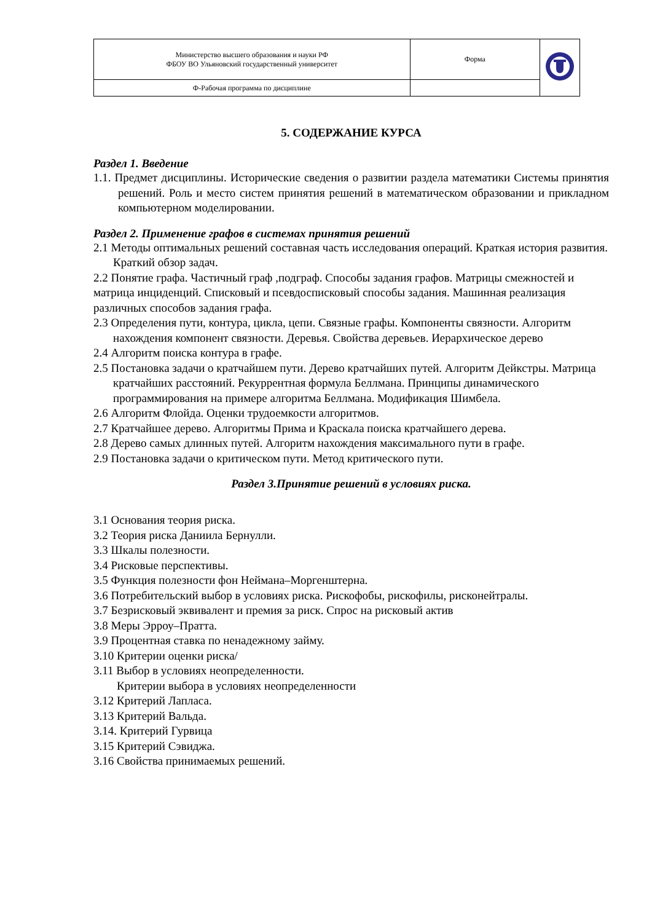| Министерство высшего образования и науки РФ ФБОУ ВО Ульяновский государственный университет | Форма | |
| Ф-Рабочая программа по дисциплине | | |
5. СОДЕРЖАНИЕ КУРСА
Раздел 1. Введение
1.1. Предмет дисциплины. Исторические сведения о развитии раздела математики Системы принятия решений. Роль и место систем принятия решений в математическом образовании и прикладном компьютерном моделировании.
Раздел 2. Применение графов в системах принятия решений
2.1 Методы оптимальных решений составная часть исследования операций. Краткая история развития. Краткий обзор задач.
2.2 Понятие графа. Частичный граф ,подграф. Способы задания графов. Матрицы смежностей и матрица инциденций. Списковый и псевдосписковый способы задания. Машинная реализация различных способов задания графа.
2.3 Определения пути, контура, цикла, цепи. Связные графы. Компоненты связности. Алгоритм нахождения компонент связности. Деревья. Свойства деревьев. Иерархическое дерево
2.4 Алгоритм поиска контура в графе.
2.5 Постановка задачи о кратчайшем пути. Дерево кратчайших путей. Алгоритм Дейкстры. Матрица кратчайших расстояний. Рекуррентная формула Беллмана. Принципы динамического программирования на примере алгоритма Беллмана. Модификация Шимбела.
2.6 Алгоритм Флойда. Оценки трудоемкости алгоритмов.
2.7 Кратчайшее дерево. Алгоритмы Прима и Краскала поиска кратчайшего дерева.
2.8 Дерево самых длинных путей. Алгоритм нахождения максимального пути в графе.
2.9 Постановка задачи о критическом пути. Метод критического пути.
Раздел 3.Принятие решений в условиях риска.
3.1 Основания теория риска.
3.2 Теория риска Даниила Бернулли.
3.3 Шкалы полезности.
3.4 Рисковые перспективы.
3.5 Функция полезности фон Неймана–Моргенштерна.
3.6 Потребительский выбор в условиях риска. Рискофобы, рискофилы, рисконейтралы.
3.7 Безрисковый эквивалент и премия за риск. Спрос на рисковый актив
3.8 Меры Эрроу–Пратта.
3.9 Процентная ставка по ненадежному займу.
3.10 Критерии оценки риска/
3.11 Выбор в условиях неопределенности.
Критерии выбора в условиях неопределенности
3.12 Критерий Лапласа.
3.13 Критерий Вальда.
3.14. Критерий Гурвица
3.15 Критерий Сэвиджа.
3.16 Свойства принимаемых решений.